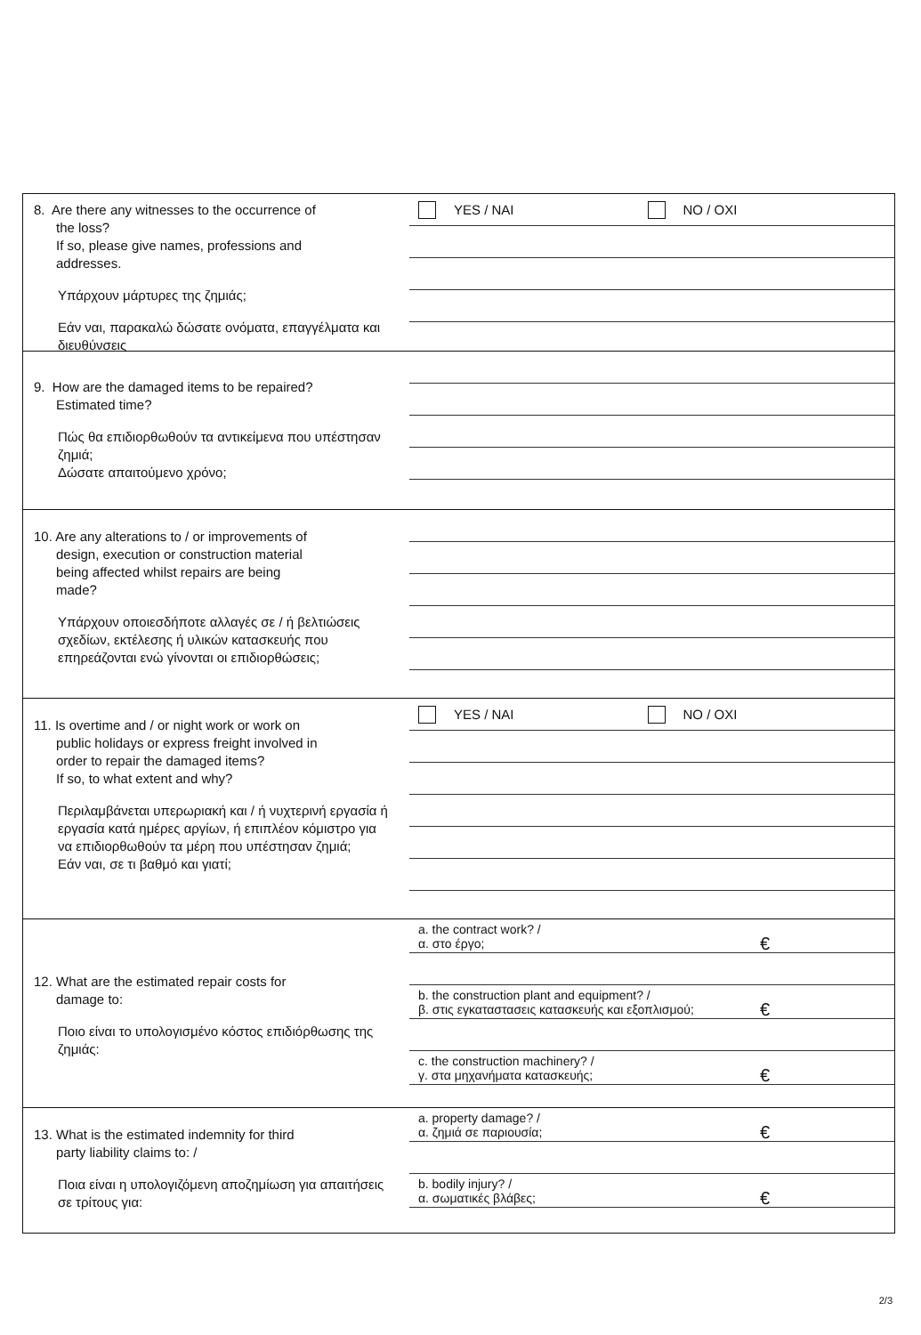8. Are there any witnesses to the occurrence of
the loss?
If so, please give names, professions and
addresses.
Υπάρχουν μάρτυρες της ζημιάς;
Εάν ναι, παρακαλώ δώσατε ονόματα, επαγγέλματα και διευθύνσεις
YES / NAI NO / OXI
9. How are the damaged items to be repaired?
Estimated time?
Πώς θα επιδιορθωθούν τα αντικείμενα που υπέστησαν ζημιά;
Δώσατε απαιτούμενο χρόνο;
10. Are any alterations to / or improvements of
design, execution or construction material
being affected whilst repairs are being
made?
Υπάρχουν οποιεσδήποτε αλλαγές σε / ή βελτιώσεις σχεδίων, εκτέλεσης ή υλικών κατασκευής που επηρεάζονται ενώ γίνονται οι επιδιορθώσεις;
11. Is overtime and / or night work or work on
public holidays or express freight involved in
order to repair the damaged items?
If so, to what extent and why?
Περιλαμβάνεται υπερωριακή και / ή νυχτερινή εργασία ή εργασία κατά ημέρες αργίων, ή επιπλέον κόμιστρο για να επιδιορθωθούν τα μέρη που υπέστησαν ζημιά;
Εάν ναι, σε τι βαθμό και γιατί;
YES / NAI NO / OXI
12. What are the estimated repair costs for
damage to:
Ποιο είναι το υπολογισμένο κόστος επιδιόρθωσης της ζημιάς:
a. the contract work? /
α. στο έργο; €
b. the construction plant and equipment? /
β. στις εγκαταστασεις κατασκευής και εξοπλισμού; €
c. the construction machinery? /
γ. στα μηχανήματα κατασκευής; €
13. What is the estimated indemnity for third
party liability claims to: /
Ποια είναι η υπολογιζόμενη αποζημίωση για απαιτήσεις σε τρίτους για:
a. property damage? /
α. ζημιά σε παριουσία; €
b. bodily injury? /
α. σωματικές βλάβες; €
2/3